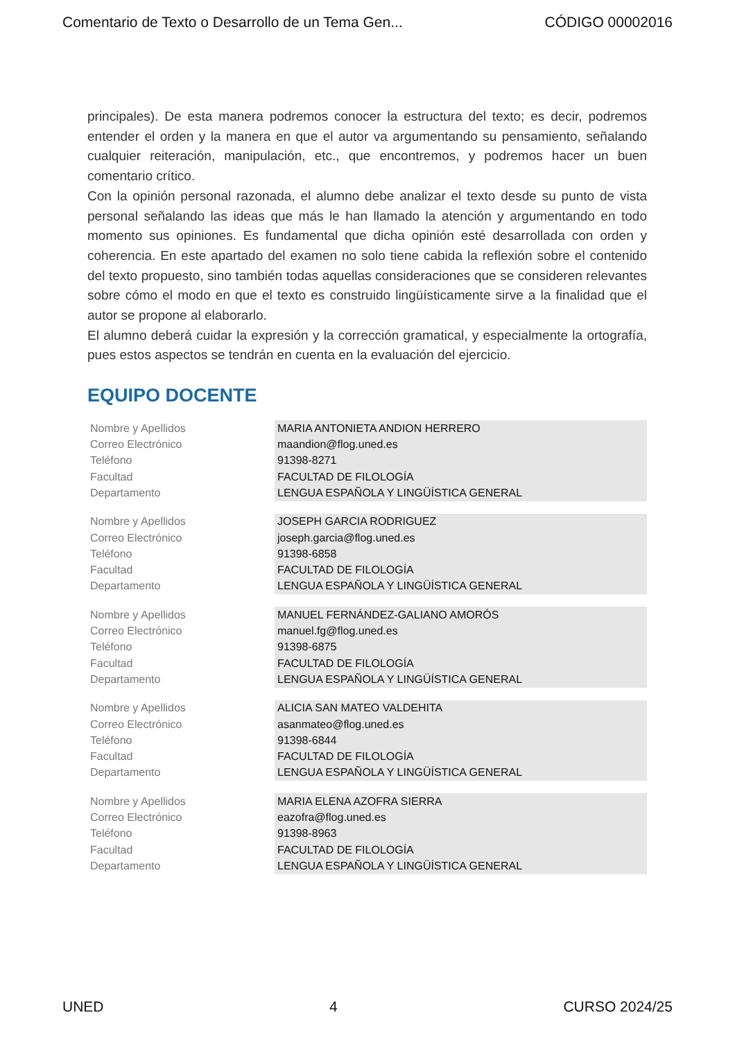Comentario de Texto o Desarrollo de un Tema Gen... CÓDIGO 00002016
principales). De esta manera podremos conocer la estructura del texto; es decir, podremos entender el orden y la manera en que el autor va argumentando su pensamiento, señalando cualquier reiteración, manipulación, etc., que encontremos, y podremos hacer un buen comentario crítico.
Con la opinión personal razonada, el alumno debe analizar el texto desde su punto de vista personal señalando las ideas que más le han llamado la atención y argumentando en todo momento sus opiniones. Es fundamental que dicha opinión esté desarrollada con orden y coherencia. En este apartado del examen no solo tiene cabida la reflexión sobre el contenido del texto propuesto, sino también todas aquellas consideraciones que se consideren relevantes sobre cómo el modo en que el texto es construido lingüísticamente sirve a la finalidad que el autor se propone al elaborarlo.
El alumno deberá cuidar la expresión y la corrección gramatical, y especialmente la ortografía, pues estos aspectos se tendrán en cuenta en la evaluación del ejercicio.
EQUIPO DOCENTE
| Nombre y Apellidos | MARIA ANTONIETA ANDION HERRERO |
| Correo Electrónico | maandion@flog.uned.es |
| Teléfono | 91398-8271 |
| Facultad | FACULTAD DE FILOLOGÍA |
| Departamento | LENGUA ESPAÑOLA Y LINGÜÍSTICA GENERAL |
| Nombre y Apellidos | JOSEPH GARCIA RODRIGUEZ |
| Correo Electrónico | joseph.garcia@flog.uned.es |
| Teléfono | 91398-6858 |
| Facultad | FACULTAD DE FILOLOGÍA |
| Departamento | LENGUA ESPAÑOLA Y LINGÜÍSTICA GENERAL |
| Nombre y Apellidos | MANUEL FERNÁNDEZ-GALIANO AMORÓS |
| Correo Electrónico | manuel.fg@flog.uned.es |
| Teléfono | 91398-6875 |
| Facultad | FACULTAD DE FILOLOGÍA |
| Departamento | LENGUA ESPAÑOLA Y LINGÜÍSTICA GENERAL |
| Nombre y Apellidos | ALICIA SAN MATEO VALDEHITA |
| Correo Electrónico | asanmateo@flog.uned.es |
| Teléfono | 91398-6844 |
| Facultad | FACULTAD DE FILOLOGÍA |
| Departamento | LENGUA ESPAÑOLA Y LINGÜÍSTICA GENERAL |
| Nombre y Apellidos | MARIA ELENA AZOFRA SIERRA |
| Correo Electrónico | eazofra@flog.uned.es |
| Teléfono | 91398-8963 |
| Facultad | FACULTAD DE FILOLOGÍA |
| Departamento | LENGUA ESPAÑOLA Y LINGÜÍSTICA GENERAL |
UNED 4 CURSO 2024/25